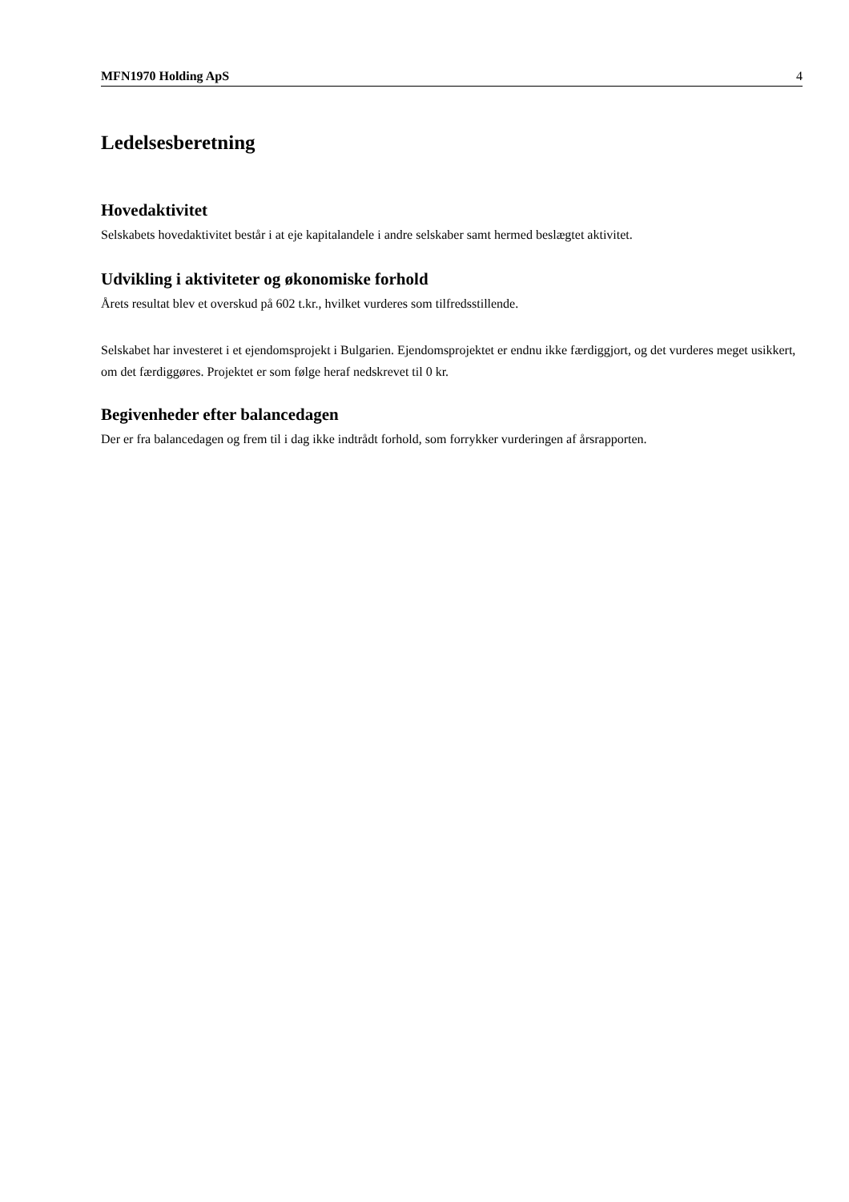MFN1970 Holding ApS 4
Ledelsesberetning
Hovedaktivitet
Selskabets hovedaktivitet består i at eje kapitalandele i andre selskaber samt hermed beslægtet aktivitet.
Udvikling i aktiviteter og økonomiske forhold
Årets resultat blev et overskud på 602 t.kr., hvilket vurderes som tilfredsstillende.
Selskabet har investeret i et ejendomsprojekt i Bulgarien. Ejendomsprojektet er endnu ikke færdiggjort, og det vurderes meget usikkert, om det færdiggøres. Projektet er som følge heraf nedskrevet til 0 kr.
Begivenheder efter balancedagen
Der er fra balancedagen og frem til i dag ikke indtrådt forhold, som forrykker vurderingen af årsrapporten.